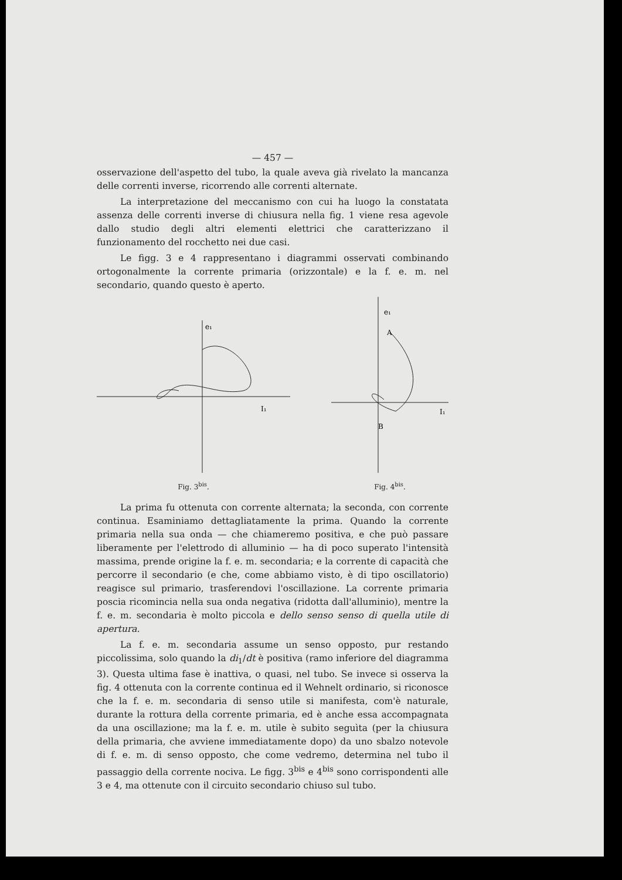— 457 —
osservazione dell'aspetto del tubo, la quale aveva già rivelato la mancanza delle correnti inverse, ricorrendo alle correnti alternate.
La interpretazione del meccanismo con cui ha luogo la constatata assenza delle correnti inverse di chiusura nella fig. 1 viene resa agevole dallo studio degli altri elementi elettrici che caratterizzano il funzionamento del rocchetto nei due casi.
Le figg. 3 e 4 rappresentano i diagrammi osservati combinando ortogonalmente la corrente primaria (orizzontale) e la f. e. m. nel secondario, quando questo è aperto.
e₁
I₁
Fig. 3<sup>bis</sup>.
e₁
A
B
I₁
Fig. 4<sup>bis</sup>.
La prima fu ottenuta con corrente alternata; la seconda, con corrente continua. Esaminiamo dettagliatamente la prima. Quando la corrente primaria nella sua onda — che chiameremo positiva, e che può passare liberamente per l'elettrodo di alluminio — ha di poco superato l'intensità massima, prende origine la f. e. m. secondaria; e la corrente di capacità che percorre il secondario (e che, come abbiamo visto, è di tipo oscillatorio) reagisce sul primario, trasferendovi l'oscillazione. La corrente primaria poscia ricomincia nella sua onda negativa (ridotta dall'alluminio), mentre la f. e. m. secondaria è molto piccola e dello senso senso di quella utile di apertura.
La f. e. m. secondaria assume un senso opposto, pur restando piccolissima, solo quando la di<sub>1</sub>/dt è positiva (ramo inferiore del diagramma 3). Questa ultima fase è inattiva, o quasi, nel tubo. Se invece si osserva la fig. 4 ottenuta con la corrente continua ed il Wehnelt ordinario, si riconosce che la f. e. m. secondaria di senso utile si manifesta, com'è naturale, durante la rottura della corrente primaria, ed è anche essa accompagnata da una oscillazione; ma la f. e. m. utile è subito seguìta (per la chiusura della primaria, che avviene immediatamente dopo) da uno sbalzo notevole di f. e. m. di senso opposto, che come vedremo, determina nel tubo il passaggio della corrente nociva. Le figg. 3<sup>bis</sup> e 4<sup>bis</sup> sono corrispondenti alle 3 e 4, ma ottenute con il circuito secondario chiuso sul tubo.